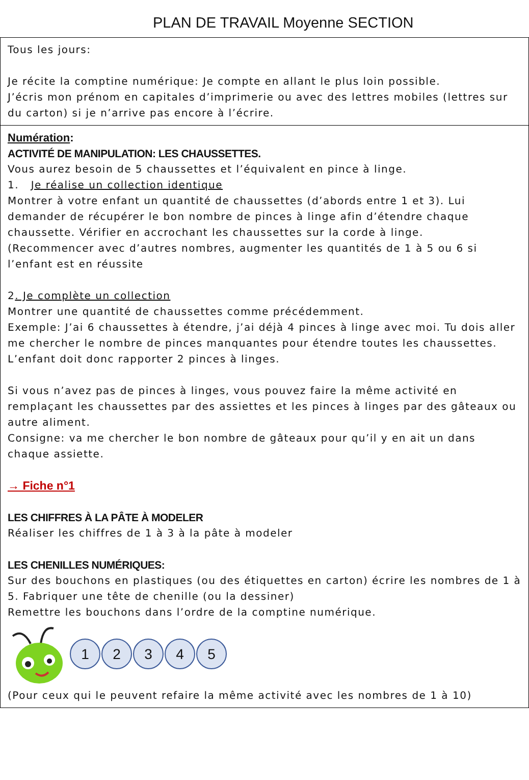PLAN DE TRAVAIL Moyenne SECTION
| Tous les jours: Je récite la comptine numérique: Je compte en allant le plus loin possible. J’écris mon prénom en capitales d’imprimerie ou avec des lettres mobiles (lettres sur du carton) si je n’arrive pas encore à l’écrire. |
| Numération : ACTIVITÉ DE MANIPULATION: LES CHAUSSETTES. Vous aurez besoin de 5 chaussettes et l’équivalent en pince à linge. 1. Je réalise un collection identique Montrer à votre enfant un quantité de chaussettes (d’abords entre 1 et 3). Lui demander de récupérer le bon nombre de pinces à linge afin d’étendre chaque chaussette. Vérifier en accrochant les chaussettes sur la corde à linge. (Recommencer avec d’autres nombres, augmenter les quantités de 1 à 5 ou 6 si l’enfant est en réussite 2 . Je complète un collection Montrer une quantité de chaussettes comme précédemment. Exemple: J’ai 6 chaussettes à étendre, j’ai déjà 4 pinces à linge avec moi. Tu dois aller me chercher le nombre de pinces manquantes pour étendre toutes les chaussettes. L’enfant doit donc rapporter 2 pinces à linges. Si vous n’avez pas de pinces à linges, vous pouvez faire la même activité en remplaçant les chaussettes par des assiettes et les pinces à linges par des gâteaux ou autre aliment. Consigne: va me chercher le bon nombre de gâteaux pour qu’il y en ait un dans chaque assiette. → Fiche n°1 LES CHIFFRES À LA PÂTE À MODELER Réaliser les chiffres de 1 à 3 à la pâte à modeler LES CHENILLES NUMÉRIQUES: Sur des bouchons en plastiques (ou des étiquettes en carton) écrire les nombres de 1 à 5. Fabriquer une tête de chenille (ou la dessiner) Remettre les bouchons dans l’ordre de la comptine numérique. 1 2 3 4 5 (Pour ceux qui le peuvent refaire la même activité avec les nombres de 1 à 10) |